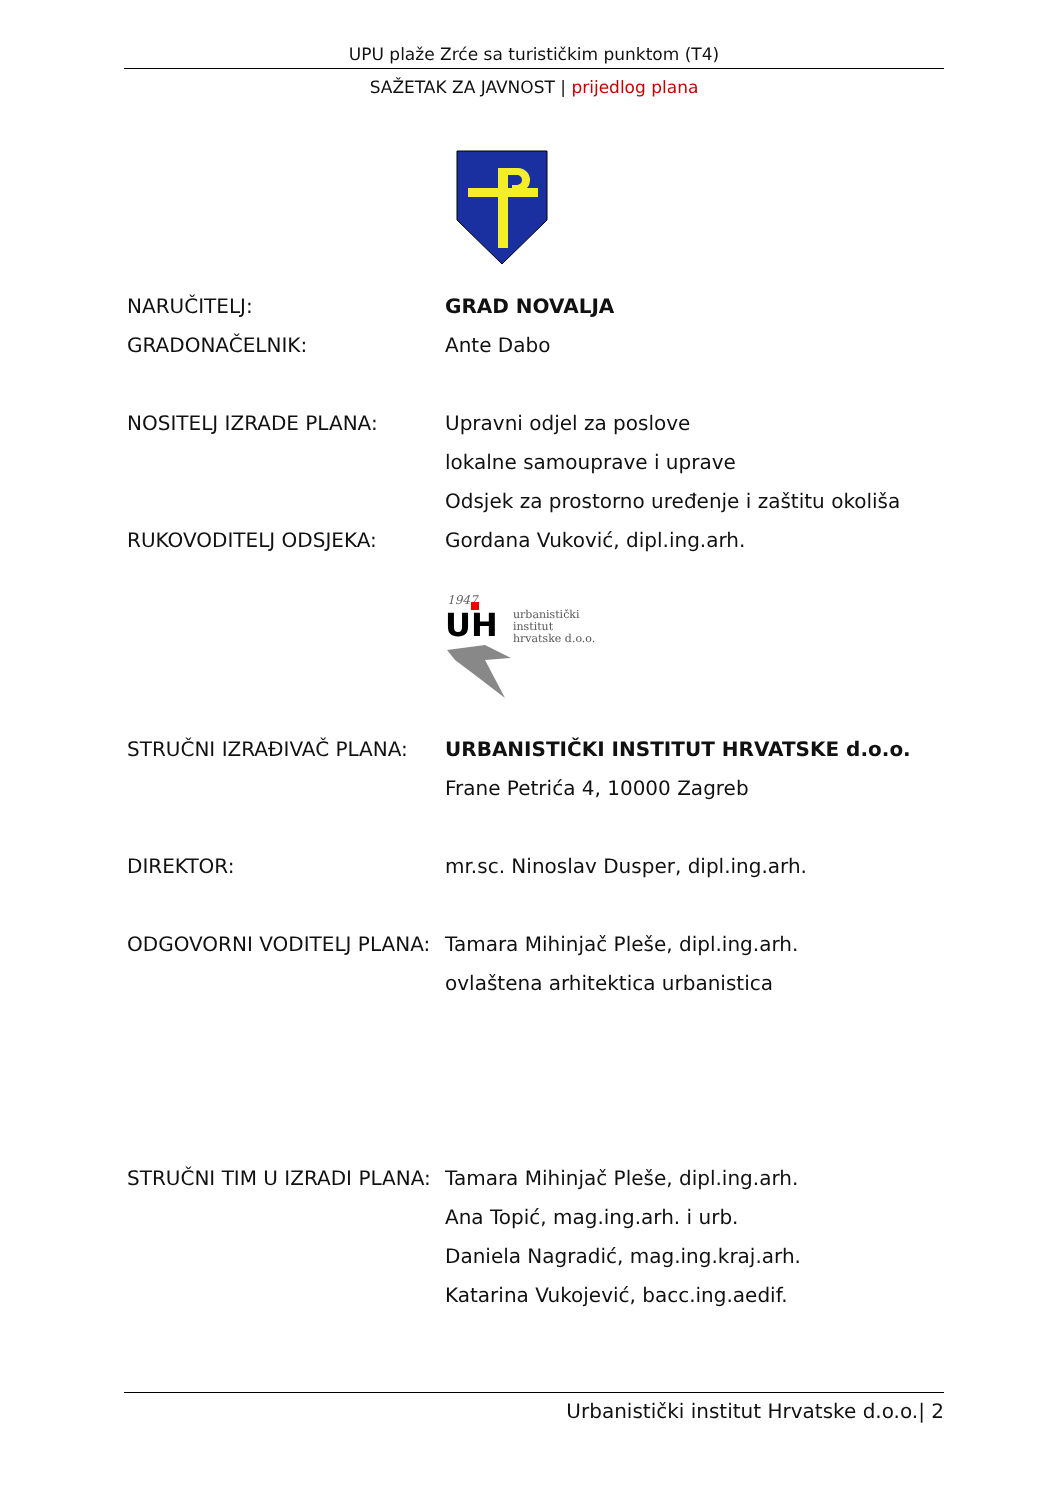UPU plaže Zrće sa turističkim punktom (T4)
SAŽETAK ZA JAVNOST | prijedlog plana
NARUČITELJ: GRAD NOVALJA
GRADONAČELNIK: Ante Dabo
NOSITELJ IZRADE PLANA: Upravni odjel za poslove
lokalne samouprave i uprave
Odsjek za prostorno uređenje i zaštitu okoliša
RUKOVODITELJ ODSJEKA: Gordana Vuković, dipl.ing.arh.
1947
UH
urbanistički
institut
hrvatske d.o.o.
STRUČNI IZRAĐIVAČ PLANA: URBANISTIČKI INSTITUT HRVATSKE d.o.o.
Frane Petrića 4, 10000 Zagreb
DIREKTOR: mr.sc. Ninoslav Dusper, dipl.ing.arh.
ODGOVORNI VODITELJ PLANA: Tamara Mihinjač Pleše, dipl.ing.arh.
ovlaštena arhitektica urbanistica
STRUČNI TIM U IZRADI PLANA:
Tamara Mihinjač Pleše, dipl.ing.arh.
Ana Topić, mag.ing.arh. i urb.
Daniela Nagradić, mag.ing.kraj.arh.
Katarina Vukojević, bacc.ing.aedif.
Urbanistički institut Hrvatske d.o.o.| 2